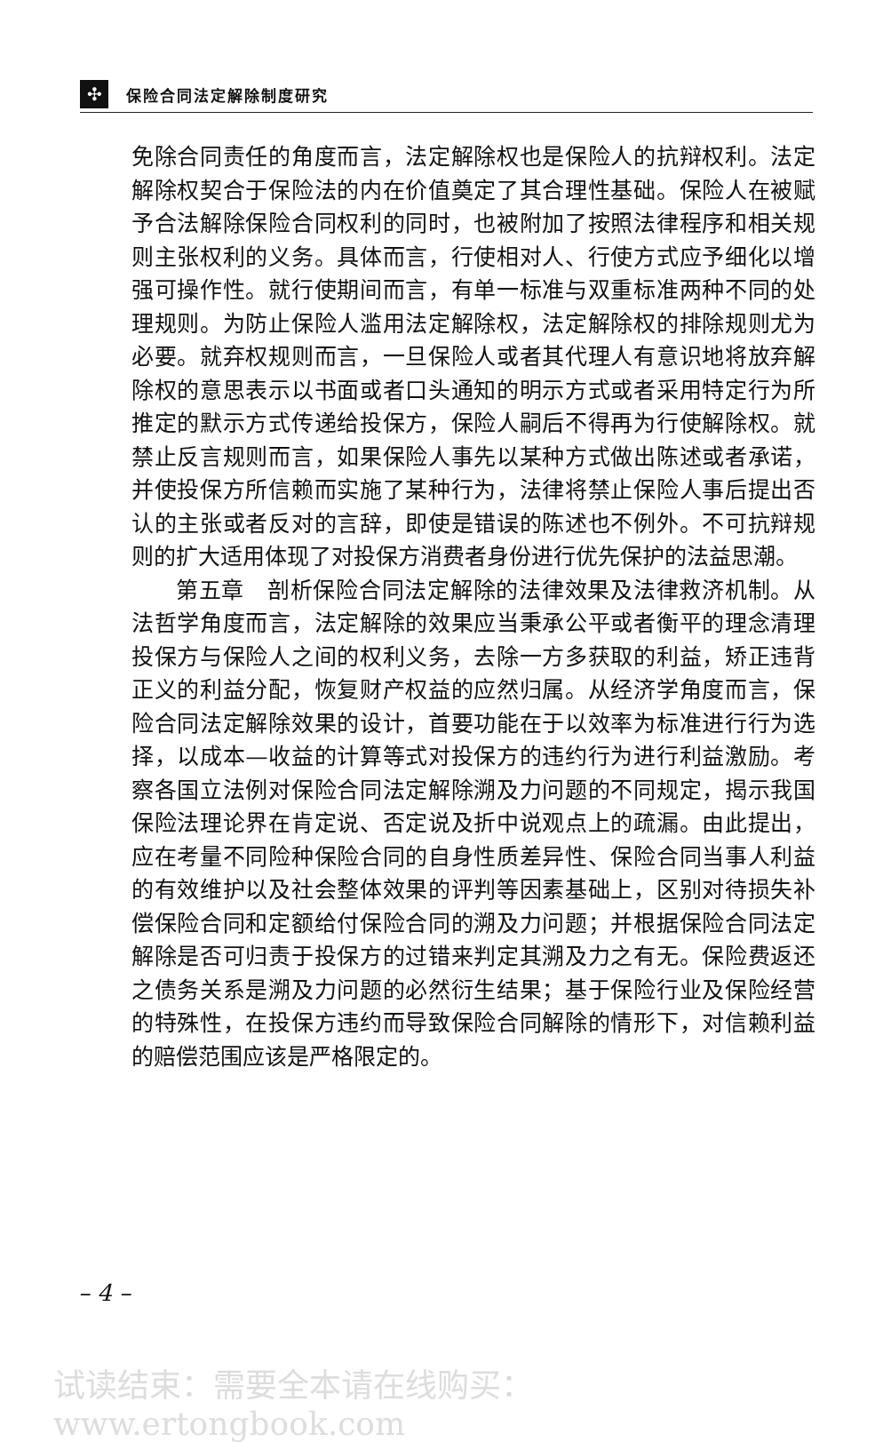✣
保险合同法定解除制度研究
免除合同责任的角度而言，法定解除权也是保险人的抗辩权利。法定解除权契合于保险法的内在价值奠定了其合理性基础。保险人在被赋予合法解除保险合同权利的同时，也被附加了按照法律程序和相关规则主张权利的义务。具体而言，行使相对人、行使方式应予细化以增强可操作性。就行使期间而言，有单一标准与双重标准两种不同的处理规则。为防止保险人滥用法定解除权，法定解除权的排除规则尤为必要。就弃权规则而言，一旦保险人或者其代理人有意识地将放弃解除权的意思表示以书面或者口头通知的明示方式或者采用特定行为所推定的默示方式传递给投保方，保险人嗣后不得再为行使解除权。就禁止反言规则而言，如果保险人事先以某种方式做出陈述或者承诺，并使投保方所信赖而实施了某种行为，法律将禁止保险人事后提出否认的主张或者反对的言辞，即使是错误的陈述也不例外。不可抗辩规则的扩大适用体现了对投保方消费者身份进行优先保护的法益思潮。
第五章　剖析保险合同法定解除的法律效果及法律救济机制。从法哲学角度而言，法定解除的效果应当秉承公平或者衡平的理念清理投保方与保险人之间的权利义务，去除一方多获取的利益，矫正违背正义的利益分配，恢复财产权益的应然归属。从经济学角度而言，保险合同法定解除效果的设计，首要功能在于以效率为标准进行行为选择，以成本—收益的计算等式对投保方的违约行为进行利益激励。考察各国立法例对保险合同法定解除溯及力问题的不同规定，揭示我国保险法理论界在肯定说、否定说及折中说观点上的疏漏。由此提出，应在考量不同险种保险合同的自身性质差异性、保险合同当事人利益的有效维护以及社会整体效果的评判等因素基础上，区别对待损失补偿保险合同和定额给付保险合同的溯及力问题；并根据保险合同法定解除是否可归责于投保方的过错来判定其溯及力之有无。保险费返还之债务关系是溯及力问题的必然衍生结果；基于保险行业及保险经营的特殊性，在投保方违约而导致保险合同解除的情形下，对信赖利益的赔偿范围应该是严格限定的。
– 4 –
试读结束：需要全本请在线购买： www.ertongbook.com